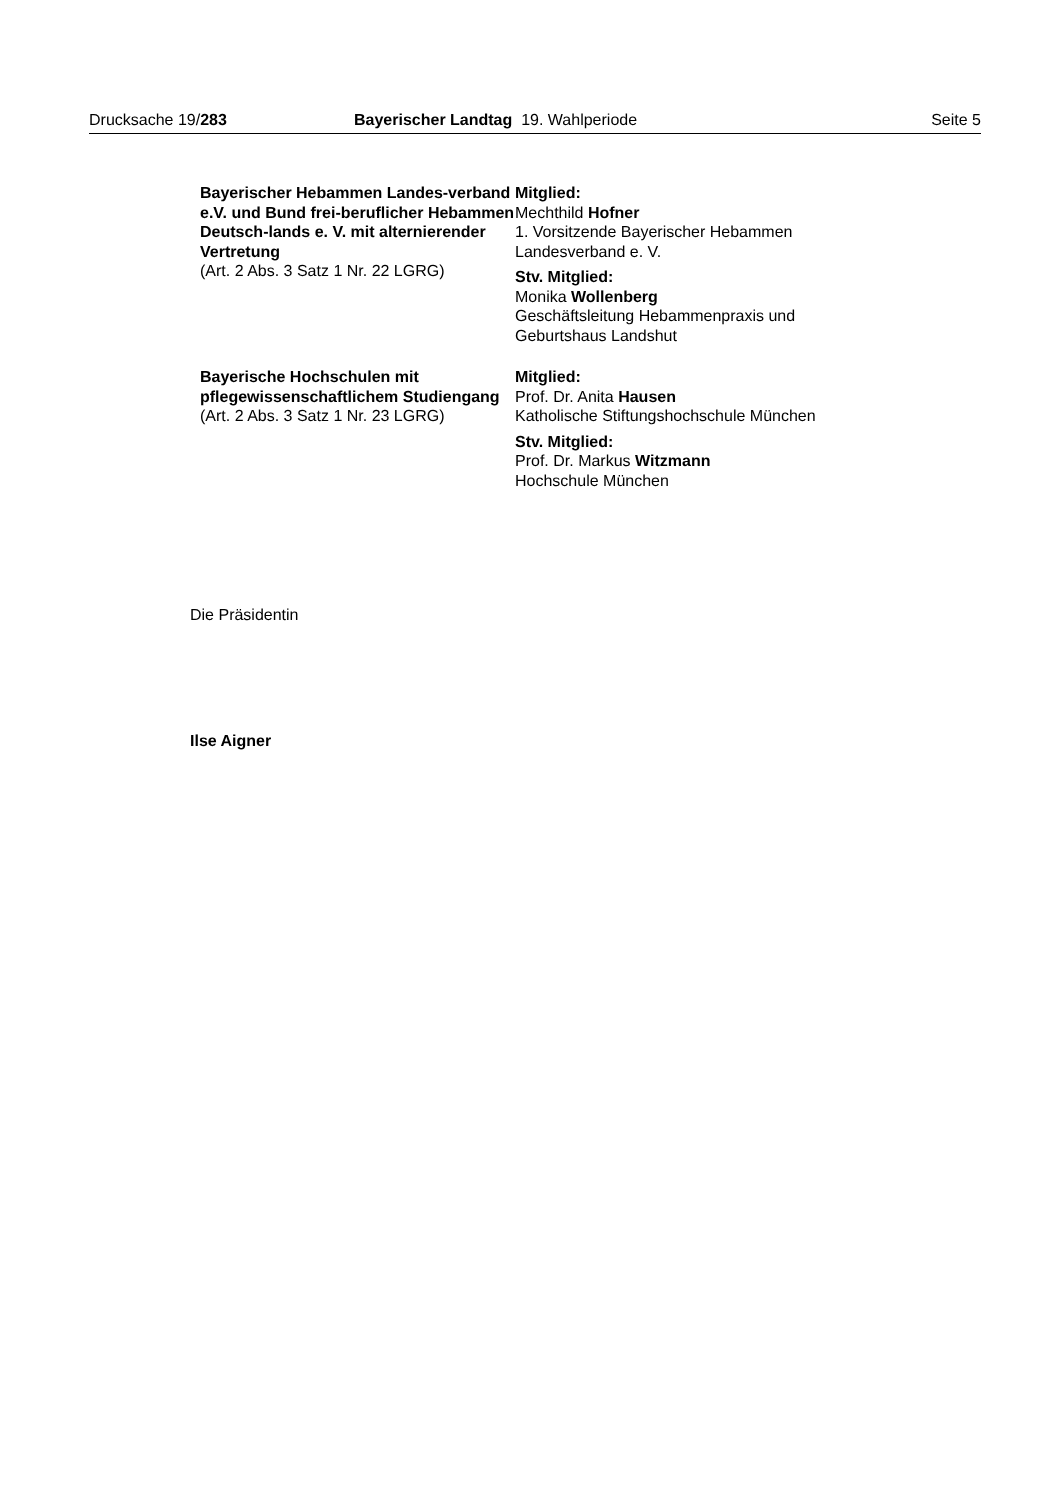Drucksache 19/283 Bayerischer Landtag 19. Wahlperiode
Seite 5
Bayerischer Hebammen Landes-verband e.V. und Bund frei-beruflicher Hebammen Deutsch-lands e. V. mit alternierender Vertretung
(Art. 2 Abs. 3 Satz 1 Nr. 22 LGRG)
Mitglied:
Mechthild Hofner
1. Vorsitzende Bayerischer Hebammen Landesverband e. V.
Stv. Mitglied:
Monika Wollenberg
Geschäftsleitung Hebammenpraxis und Geburtshaus Landshut
Bayerische Hochschulen mit pflegewissenschaftlichem Studiengang
(Art. 2 Abs. 3 Satz 1 Nr. 23 LGRG)
Mitglied:
Prof. Dr. Anita Hausen
Katholische Stiftungshochschule München
Stv. Mitglied:
Prof. Dr. Markus Witzmann
Hochschule München
Die Präsidentin
Ilse Aigner